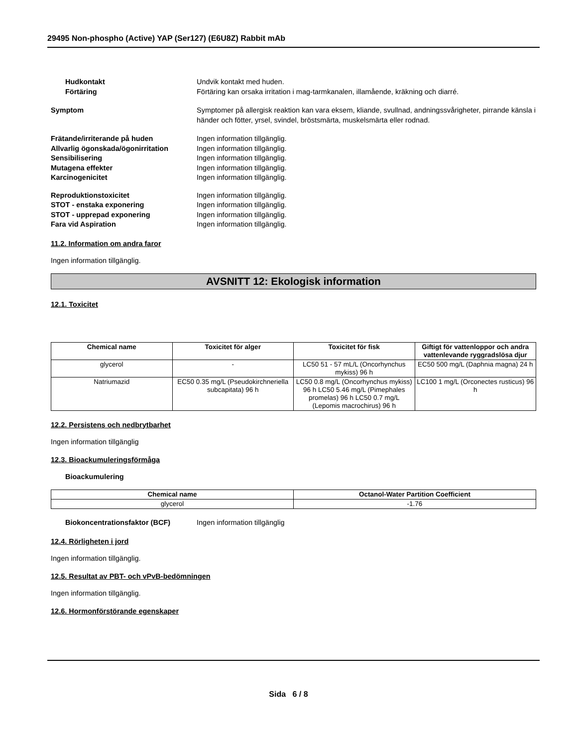29495 Non-phospho (Active) YAP (Ser127) (E6U8Z) Rabbit mAb
Hudkontakt Undvik kontakt med huden.
Förtäring Förtäring kan orsaka irritation i mag-tarmkanalen, illamående, kräkning och diarré.
Symptom Symptomer på allergisk reaktion kan vara eksem, kliande, svullnad, andningssvårigheter, pirrande känsla i händer och fötter, yrsel, svindel, bröstsmärta, muskelsmärta eller rodnad.
Frätande/irriterande på huden Ingen information tillgänglig.
Allvarlig ögonskada/ögonirritation
Ingen information tillgänglig.
Sensibilisering Ingen information tillgänglig.
Mutagena effekter Ingen information tillgänglig.
Karcinogenicitet Ingen information tillgänglig.
Reproduktionstoxicitet Ingen information tillgänglig.
STOT - enstaka exponering Ingen information tillgänglig.
STOT - upprepad exponering Ingen information tillgänglig.
Fara vid Aspiration Ingen information tillgänglig.
11.2. Information om andra faror
Ingen information tillgänglig.
AVSNITT 12: Ekologisk information
12.1. Toxicitet
| Chemical name | Toxicitet för alger | Toxicitet för fisk | Giftigt för vattenloppor och andra vattenlevande ryggradslösa djur |
| --- | --- | --- | --- |
| glycerol | - | LC50 51 - 57 mL/L (Oncorhynchus mykiss) 96 h | EC50 500 mg/L (Daphnia magna) 24 h |
| Natriumazid | EC50 0.35 mg/L (Pseudokirchneriella subcapitata) 96 h | LC50 0.8 mg/L (Oncorhynchus mykiss) 96 h LC50 5.46 mg/L (Pimephales promelas) 96 h LC50 0.7 mg/L (Lepomis macrochirus) 96 h | LC100 1 mg/L (Orconectes rusticus) 96 h |
12.2. Persistens och nedbrytbarhet
Ingen information tillgänglig
12.3. Bioackumuleringsförmåga
Bioackumulering
| Chemical name | Octanol-Water Partition Coefficient |
| --- | --- |
| glycerol | -1.76 |
Biokoncentrationsfaktor (BCF) Ingen information tillgänglig
12.4. Rörligheten i jord
Ingen information tillgänglig.
12.5. Resultat av PBT- och vPvB-bedömningen
Ingen information tillgänglig.
12.6. Hormonförstörande egenskaper
Sida 6 / 8